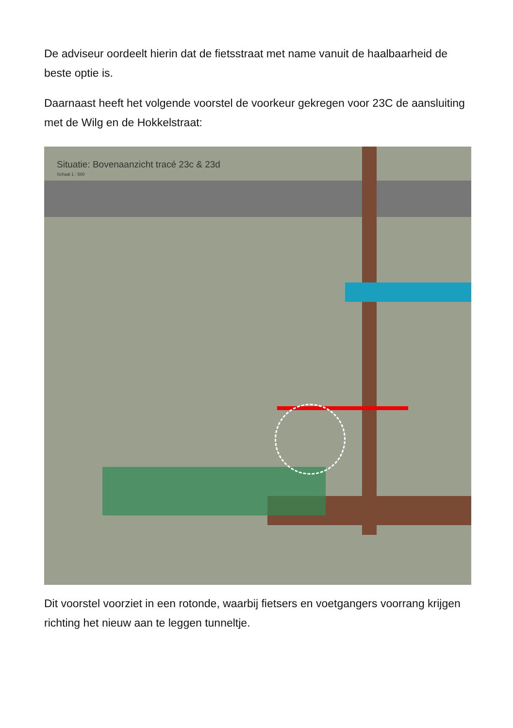De adviseur oordeelt hierin dat de fietsstraat met name vanuit de haalbaarheid de beste optie is.
Daarnaast heeft het volgende voorstel de voorkeur gekregen voor 23C de aansluiting met de Wilg en de Hokkelstraat:
Situatie: Bovenaanzicht tracé 23c & 23d
Schaal 1 : 500
Dit voorstel voorziet in een rotonde, waarbij fietsers en voetgangers voorrang krijgen richting het nieuw aan te leggen tunneltje.